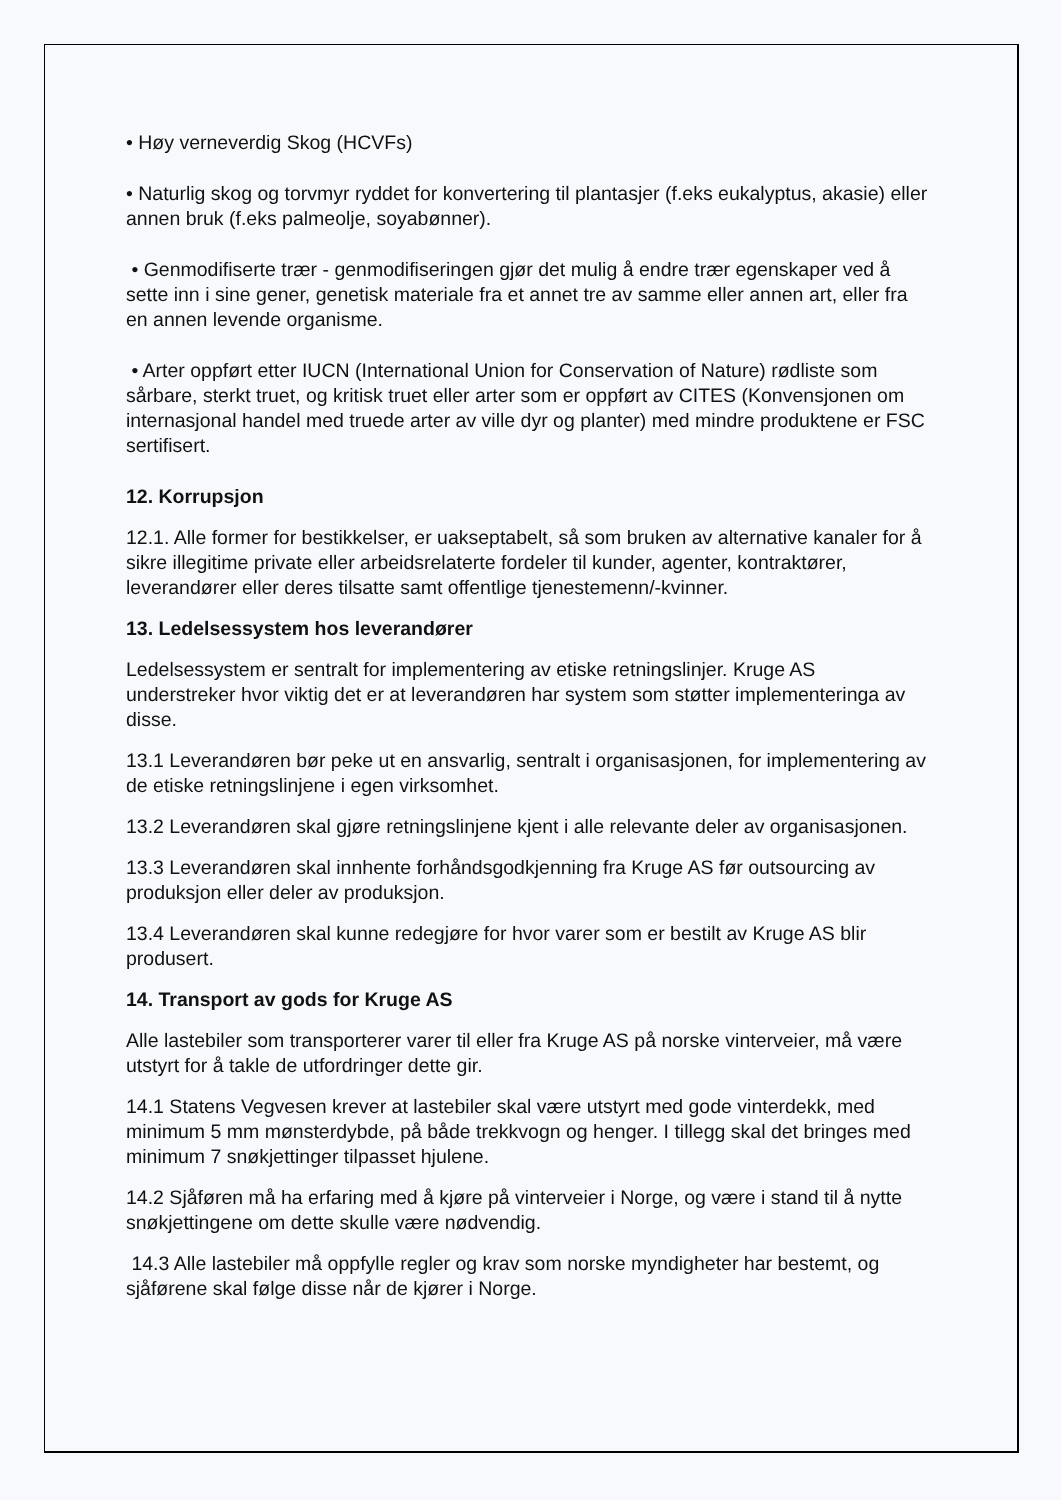• Høy verneverdig Skog (HCVFs)
• Naturlig skog og torvmyr ryddet for konvertering til plantasjer (f.eks eukalyptus, akasie) eller annen bruk (f.eks palmeolje, soyabønner).
• Genmodifiserte trær - genmodifiseringen gjør det mulig å endre trær egenskaper ved å sette inn i sine gener, genetisk materiale fra et annet tre av samme eller annen art, eller fra en annen levende organisme.
• Arter oppført etter IUCN (International Union for Conservation of Nature) rødliste som sårbare, sterkt truet, og kritisk truet eller arter som er oppført av CITES (Konvensjonen om internasjonal handel med truede arter av ville dyr og planter) med mindre produktene er FSC sertifisert.
12. Korrupsjon
12.1. Alle former for bestikkelser, er uakseptabelt, så som bruken av alternative kanaler for å sikre illegitime private eller arbeidsrelaterte fordeler til kunder, agenter, kontraktører, leverandører eller deres tilsatte samt offentlige tjenestemenn/-kvinner.
13. Ledelsessystem hos leverandører
Ledelsessystem er sentralt for implementering av etiske retningslinjer. Kruge AS understreker hvor viktig det er at leverandøren har system som støtter implementeringa av disse.
13.1 Leverandøren bør peke ut en ansvarlig, sentralt i organisasjonen, for implementering av de etiske retningslinjene i egen virksomhet.
13.2 Leverandøren skal gjøre retningslinjene kjent i alle relevante deler av organisasjonen.
13.3 Leverandøren skal innhente forhåndsgodkjenning fra Kruge AS før outsourcing av produksjon eller deler av produksjon.
13.4 Leverandøren skal kunne redegjøre for hvor varer som er bestilt av Kruge AS blir produsert.
14. Transport av gods for Kruge AS
Alle lastebiler som transporterer varer til eller fra Kruge AS på norske vinterveier, må være utstyrt for å takle de utfordringer dette gir.
14.1 Statens Vegvesen krever at lastebiler skal være utstyrt med gode vinterdekk, med minimum 5 mm mønsterdybde, på både trekkvogn og henger. I tillegg skal det bringes med minimum 7 snøkjettinger tilpasset hjulene.
14.2 Sjåføren må ha erfaring med å kjøre på vinterveier i Norge, og være i stand til å nytte snøkjettingene om dette skulle være nødvendig.
14.3 Alle lastebiler må oppfylle regler og krav som norske myndigheter har bestemt, og sjåførene skal følge disse når de kjører i Norge.